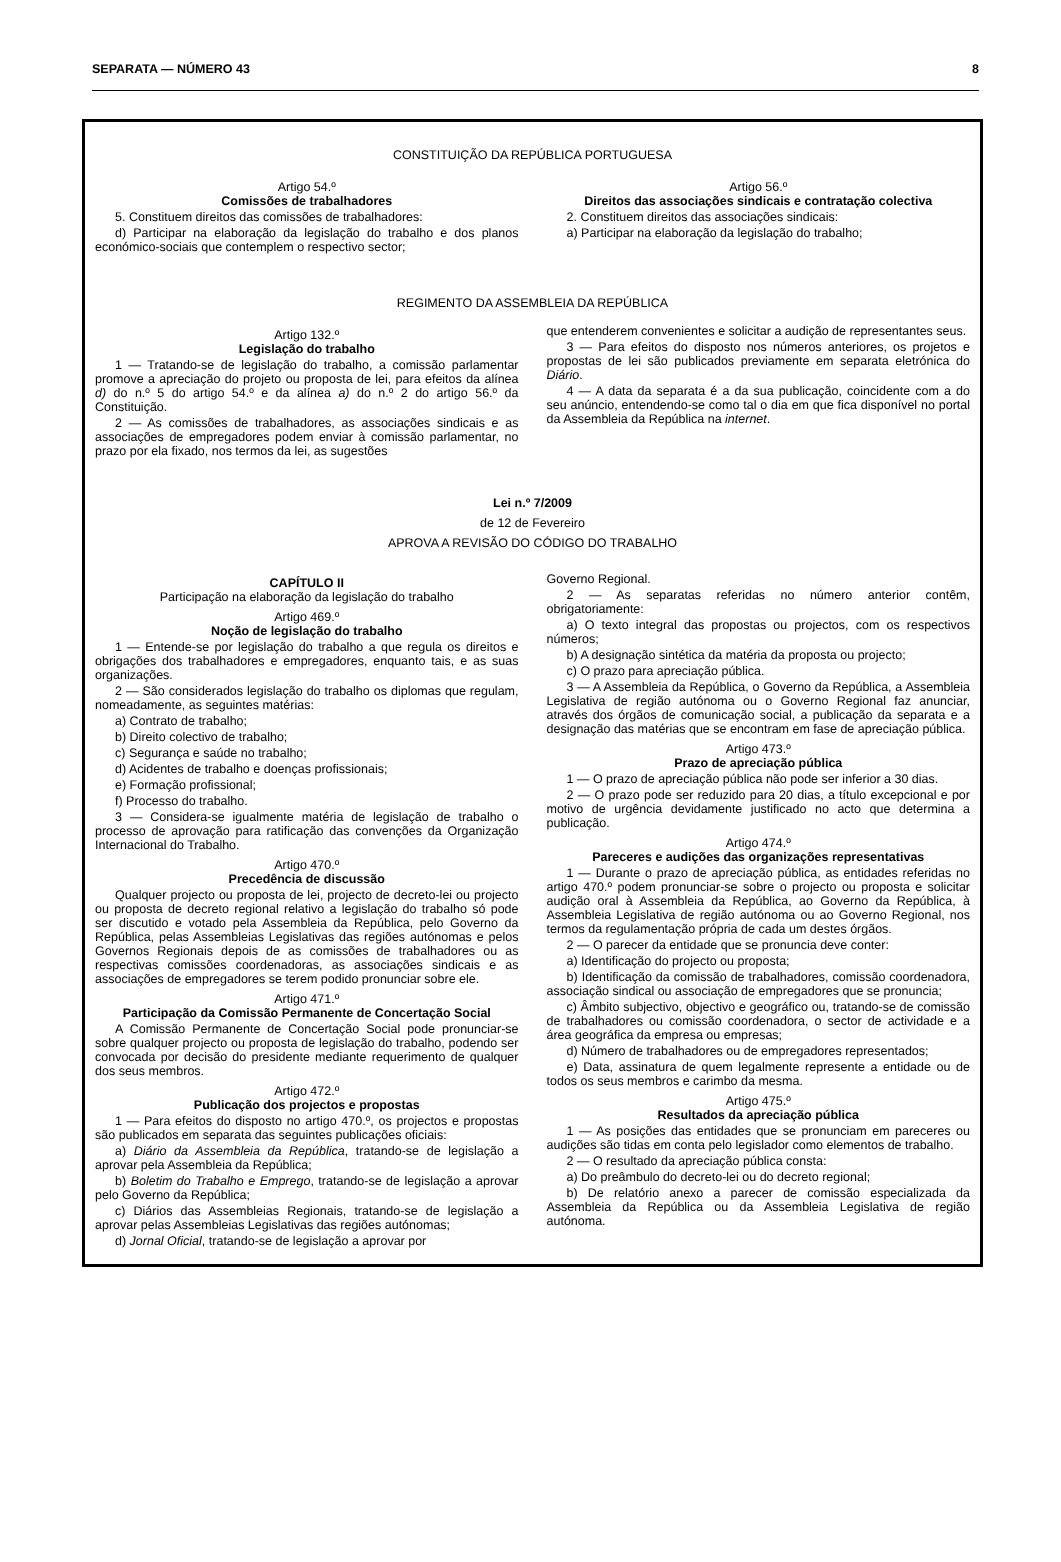SEPARATA — NÚMERO 43 8
CONSTITUIÇÃO DA REPÚBLICA PORTUGUESA
Artigo 54.º
Comissões de trabalhadores
5. Constituem direitos das comissões de trabalhadores:
d) Participar na elaboração da legislação do trabalho e dos planos económico-sociais que contemplem o respectivo sector;
Artigo 56.º
Direitos das associações sindicais e contratação colectiva
2. Constituem direitos das associações sindicais:
a) Participar na elaboração da legislação do trabalho;
REGIMENTO DA ASSEMBLEIA DA REPÚBLICA
Artigo 132.º
Legislação do trabalho
1 — Tratando-se de legislação do trabalho, a comissão parlamentar promove a apreciação do projeto ou proposta de lei, para efeitos da alínea d) do n.º 5 do artigo 54.º e da alínea a) do n.º 2 do artigo 56.º da Constituição.
2 — As comissões de trabalhadores, as associações sindicais e as associações de empregadores podem enviar à comissão parlamentar, no prazo por ela fixado, nos termos da lei, as sugestões
que entenderem convenientes e solicitar a audição de representantes seus.
3 — Para efeitos do disposto nos números anteriores, os projetos e propostas de lei são publicados previamente em separata eletrónica do Diário.
4 — A data da separata é a da sua publicação, coincidente com a do seu anúncio, entendendo-se como tal o dia em que fica disponível no portal da Assembleia da República na internet.
Lei n.º 7/2009
de 12 de Fevereiro
APROVA A REVISÃO DO CÓDIGO DO TRABALHO
CAPÍTULO II
Participação na elaboração da legislação do trabalho
Artigo 469.º
Noção de legislação do trabalho
1 — Entende-se por legislação do trabalho a que regula os direitos e obrigações dos trabalhadores e empregadores, enquanto tais, e as suas organizações.
2 — São considerados legislação do trabalho os diplomas que regulam, nomeadamente, as seguintes matérias:
a) Contrato de trabalho;
b) Direito colectivo de trabalho;
c) Segurança e saúde no trabalho;
d) Acidentes de trabalho e doenças profissionais;
e) Formação profissional;
f) Processo do trabalho.
3 — Considera-se igualmente matéria de legislação de trabalho o processo de aprovação para ratificação das convenções da Organização Internacional do Trabalho.
Artigo 470.º
Precedência de discussão
Qualquer projecto ou proposta de lei, projecto de decreto-lei ou projecto ou proposta de decreto regional relativo a legislação do trabalho só pode ser discutido e votado pela Assembleia da República, pelo Governo da República, pelas Assembleias Legislativas das regiões autónomas e pelos Governos Regionais depois de as comissões de trabalhadores ou as respectivas comissões coordenadoras, as associações sindicais e as associações de empregadores se terem podido pronunciar sobre ele.
Artigo 471.º
Participação da Comissão Permanente de Concertação Social
A Comissão Permanente de Concertação Social pode pronunciar-se sobre qualquer projecto ou proposta de legislação do trabalho, podendo ser convocada por decisão do presidente mediante requerimento de qualquer dos seus membros.
Artigo 472.º
Publicação dos projectos e propostas
1 — Para efeitos do disposto no artigo 470.º, os projectos e propostas são publicados em separata das seguintes publicações oficiais:
a) Diário da Assembleia da República, tratando-se de legislação a aprovar pela Assembleia da República;
b) Boletim do Trabalho e Emprego, tratando-se de legislação a aprovar pelo Governo da República;
c) Diários das Assembleias Regionais, tratando-se de legislação a aprovar pelas Assembleias Legislativas das regiões autónomas;
d) Jornal Oficial, tratando-se de legislação a aprovar por
Governo Regional.
2 — As separatas referidas no número anterior contêm, obrigatoriamente:
a) O texto integral das propostas ou projectos, com os respectivos números;
b) A designação sintética da matéria da proposta ou projecto;
c) O prazo para apreciação pública.
3 — A Assembleia da República, o Governo da República, a Assembleia Legislativa de região autónoma ou o Governo Regional faz anunciar, através dos órgãos de comunicação social, a publicação da separata e a designação das matérias que se encontram em fase de apreciação pública.
Artigo 473.º
Prazo de apreciação pública
1 — O prazo de apreciação pública não pode ser inferior a 30 dias.
2 — O prazo pode ser reduzido para 20 dias, a título excepcional e por motivo de urgência devidamente justificado no acto que determina a publicação.
Artigo 474.º
Pareceres e audições das organizações representativas
1 — Durante o prazo de apreciação pública, as entidades referidas no artigo 470.º podem pronunciar-se sobre o projecto ou proposta e solicitar audição oral à Assembleia da República, ao Governo da República, à Assembleia Legislativa de região autónoma ou ao Governo Regional, nos termos da regulamentação própria de cada um destes órgãos.
2 — O parecer da entidade que se pronuncia deve conter:
a) Identificação do projecto ou proposta;
b) Identificação da comissão de trabalhadores, comissão coordenadora, associação sindical ou associação de empregadores que se pronuncia;
c) Âmbito subjectivo, objectivo e geográfico ou, tratando-se de comissão de trabalhadores ou comissão coordenadora, o sector de actividade e a área geográfica da empresa ou empresas;
d) Número de trabalhadores ou de empregadores representados;
e) Data, assinatura de quem legalmente represente a entidade ou de todos os seus membros e carimbo da mesma.
Artigo 475.º
Resultados da apreciação pública
1 — As posições das entidades que se pronunciam em pareceres ou audições são tidas em conta pelo legislador como elementos de trabalho.
2 — O resultado da apreciação pública consta:
a) Do preâmbulo do decreto-lei ou do decreto regional;
b) De relatório anexo a parecer de comissão especializada da Assembleia da República ou da Assembleia Legislativa de região autónoma.